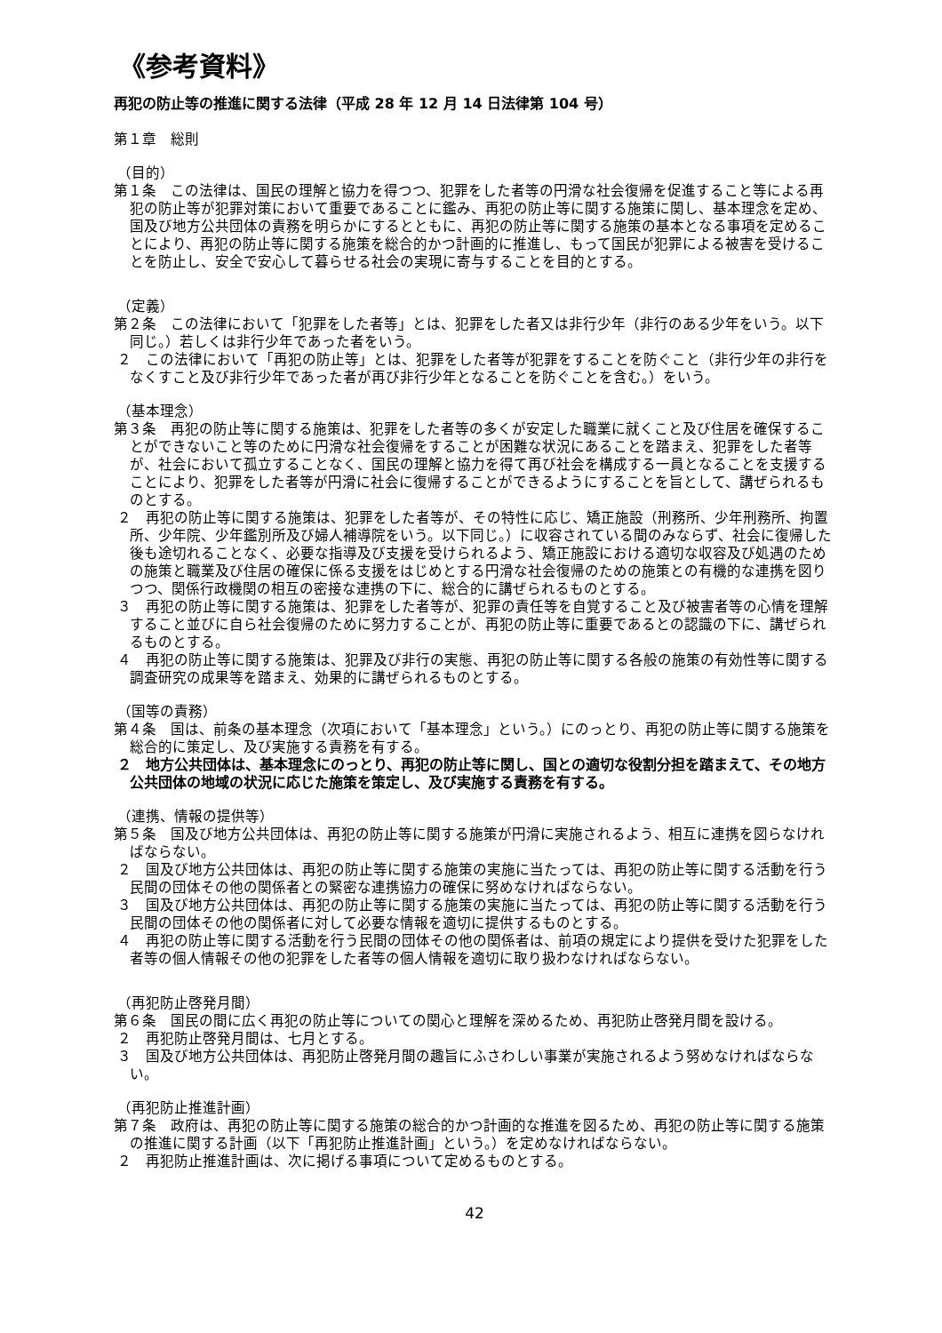《参考資料》
再犯の防止等の推進に関する法律（平成 28 年 12 月 14 日法律第 104 号）
第１章　総則
（目的）
第１条　この法律は、国民の理解と協力を得つつ、犯罪をした者等の円滑な社会復帰を促進すること等による再犯の防止等が犯罪対策において重要であることに鑑み、再犯の防止等に関する施策に関し、基本理念を定め、国及び地方公共団体の責務を明らかにするとともに、再犯の防止等に関する施策の基本となる事項を定めることにより、再犯の防止等に関する施策を総合的かつ計画的に推進し、もって国民が犯罪による被害を受けることを防止し、安全で安心して暮らせる社会の実現に寄与することを目的とする。
（定義）
第２条　この法律において「犯罪をした者等」とは、犯罪をした者又は非行少年（非行のある少年をいう。以下同じ。）若しくは非行少年であった者をいう。
２　この法律において「再犯の防止等」とは、犯罪をした者等が犯罪をすることを防ぐこと（非行少年の非行をなくすこと及び非行少年であった者が再び非行少年となることを防ぐことを含む。）をいう。
（基本理念）
第３条　再犯の防止等に関する施策は、犯罪をした者等の多くが安定した職業に就くこと及び住居を確保することができないこと等のために円滑な社会復帰をすることが困難な状況にあることを踏まえ、犯罪をした者等が、社会において孤立することなく、国民の理解と協力を得て再び社会を構成する一員となることを支援することにより、犯罪をした者等が円滑に社会に復帰することができるようにすることを旨として、講ぜられるものとする。
２　再犯の防止等に関する施策は、犯罪をした者等が、その特性に応じ、矯正施設（刑務所、少年刑務所、拘置所、少年院、少年鑑別所及び婦人補導院をいう。以下同じ。）に収容されている間のみならず、社会に復帰した後も途切れることなく、必要な指導及び支援を受けられるよう、矯正施設における適切な収容及び処遇のための施策と職業及び住居の確保に係る支援をはじめとする円滑な社会復帰のための施策との有機的な連携を図りつつ、関係行政機関の相互の密接な連携の下に、総合的に講ぜられるものとする。
３　再犯の防止等に関する施策は、犯罪をした者等が、犯罪の責任等を自覚すること及び被害者等の心情を理解すること並びに自ら社会復帰のために努力することが、再犯の防止等に重要であるとの認識の下に、講ぜられるものとする。
４　再犯の防止等に関する施策は、犯罪及び非行の実態、再犯の防止等に関する各般の施策の有効性等に関する調査研究の成果等を踏まえ、効果的に講ぜられるものとする。
（国等の責務）
第４条　国は、前条の基本理念（次項において「基本理念」という。）にのっとり、再犯の防止等に関する施策を総合的に策定し、及び実施する責務を有する。
２　地方公共団体は、基本理念にのっとり、再犯の防止等に関し、国との適切な役割分担を踏まえて、その地方公共団体の地域の状況に応じた施策を策定し、及び実施する責務を有する。
（連携、情報の提供等）
第５条　国及び地方公共団体は、再犯の防止等に関する施策が円滑に実施されるよう、相互に連携を図らなければならない。
２　国及び地方公共団体は、再犯の防止等に関する施策の実施に当たっては、再犯の防止等に関する活動を行う民間の団体その他の関係者との緊密な連携協力の確保に努めなければならない。
３　国及び地方公共団体は、再犯の防止等に関する施策の実施に当たっては、再犯の防止等に関する活動を行う民間の団体その他の関係者に対して必要な情報を適切に提供するものとする。
４　再犯の防止等に関する活動を行う民間の団体その他の関係者は、前項の規定により提供を受けた犯罪をした者等の個人情報その他の犯罪をした者等の個人情報を適切に取り扱わなければならない。
（再犯防止啓発月間）
第６条　国民の間に広く再犯の防止等についての関心と理解を深めるため、再犯防止啓発月間を設ける。
２　再犯防止啓発月間は、七月とする。
３　国及び地方公共団体は、再犯防止啓発月間の趣旨にふさわしい事業が実施されるよう努めなければならない。
（再犯防止推進計画）
第７条　政府は、再犯の防止等に関する施策の総合的かつ計画的な推進を図るため、再犯の防止等に関する施策の推進に関する計画（以下「再犯防止推進計画」という。）を定めなければならない。
２　再犯防止推進計画は、次に掲げる事項について定めるものとする。
42